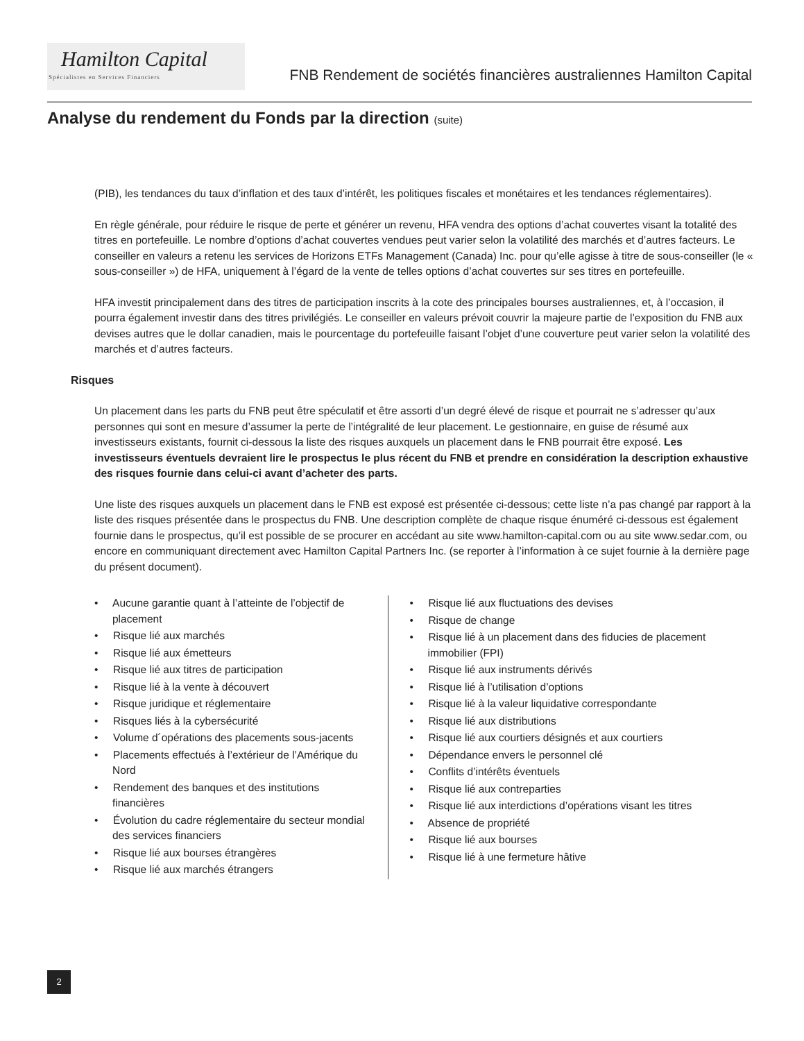Hamilton Capital
Spécialistes en Services Financiers
FNB Rendement de sociétés financières australiennes Hamilton Capital
Analyse du rendement du Fonds par la direction (suite)
(PIB), les tendances du taux d’inflation et des taux d’intérêt, les politiques fiscales et monétaires et les tendances réglementaires).
En règle générale, pour réduire le risque de perte et générer un revenu, HFA vendra des options d’achat couvertes visant la totalité des titres en portefeuille. Le nombre d’options d’achat couvertes vendues peut varier selon la volatilité des marchés et d’autres facteurs. Le conseiller en valeurs a retenu les services de Horizons ETFs Management (Canada) Inc. pour qu’elle agisse à titre de sous-conseiller (le « sous-conseiller ») de HFA, uniquement à l’égard de la vente de telles options d’achat couvertes sur ses titres en portefeuille.
HFA investit principalement dans des titres de participation inscrits à la cote des principales bourses australiennes, et, à l’occasion, il pourra également investir dans des titres privilégiés. Le conseiller en valeurs prévoit couvrir la majeure partie de l’exposition du FNB aux devises autres que le dollar canadien, mais le pourcentage du portefeuille faisant l’objet d’une couverture peut varier selon la volatilité des marchés et d’autres facteurs.
Risques
Un placement dans les parts du FNB peut être spéculatif et être assorti d’un degré élevé de risque et pourrait ne s’adresser qu’aux personnes qui sont en mesure d’assumer la perte de l’intégralité de leur placement. Le gestionnaire, en guise de résumé aux investisseurs existants, fournit ci-dessous la liste des risques auxquels un placement dans le FNB pourrait être exposé. Les investisseurs éventuels devraient lire le prospectus le plus récent du FNB et prendre en considération la description exhaustive des risques fournie dans celui-ci avant d’acheter des parts.
Une liste des risques auxquels un placement dans le FNB est exposé est présentée ci-dessous; cette liste n’a pas changé par rapport à la liste des risques présentée dans le prospectus du FNB. Une description complète de chaque risque énuméré ci-dessous est également fournie dans le prospectus, qu’il est possible de se procurer en accédant au site www.hamilton-capital.com ou au site www.sedar.com, ou encore en communiquant directement avec Hamilton Capital Partners Inc. (se reporter à l’information à ce sujet fournie à la dernière page du présent document).
• Aucune garantie quant à l’atteinte de l’objectif de placement
• Risque lié aux marchés
• Risque lié aux émetteurs
• Risque lié aux titres de participation
• Risque lié à la vente à découvert
• Risque juridique et réglementaire
• Risques liés à la cybersécurité
• Volume d´opérations des placements sous-jacents
• Placements effectués à l’extérieur de l’Amérique du Nord
• Rendement des banques et des institutions financières
• Évolution du cadre réglementaire du secteur mondial des services financiers
• Risque lié aux bourses étrangères
• Risque lié aux marchés étrangers
• Risque lié aux fluctuations des devises
• Risque de change
• Risque lié à un placement dans des fiducies de placement immobilier (FPI)
• Risque lié aux instruments dérivés
• Risque lié à l’utilisation d’options
• Risque lié à la valeur liquidative correspondante
• Risque lié aux distributions
• Risque lié aux courtiers désignés et aux courtiers
• Dépendance envers le personnel clé
• Conflits d’intérêts éventuels
• Risque lié aux contreparties
• Risque lié aux interdictions d’opérations visant les titres
• Absence de propriété
• Risque lié aux bourses
• Risque lié à une fermeture hâtive
2